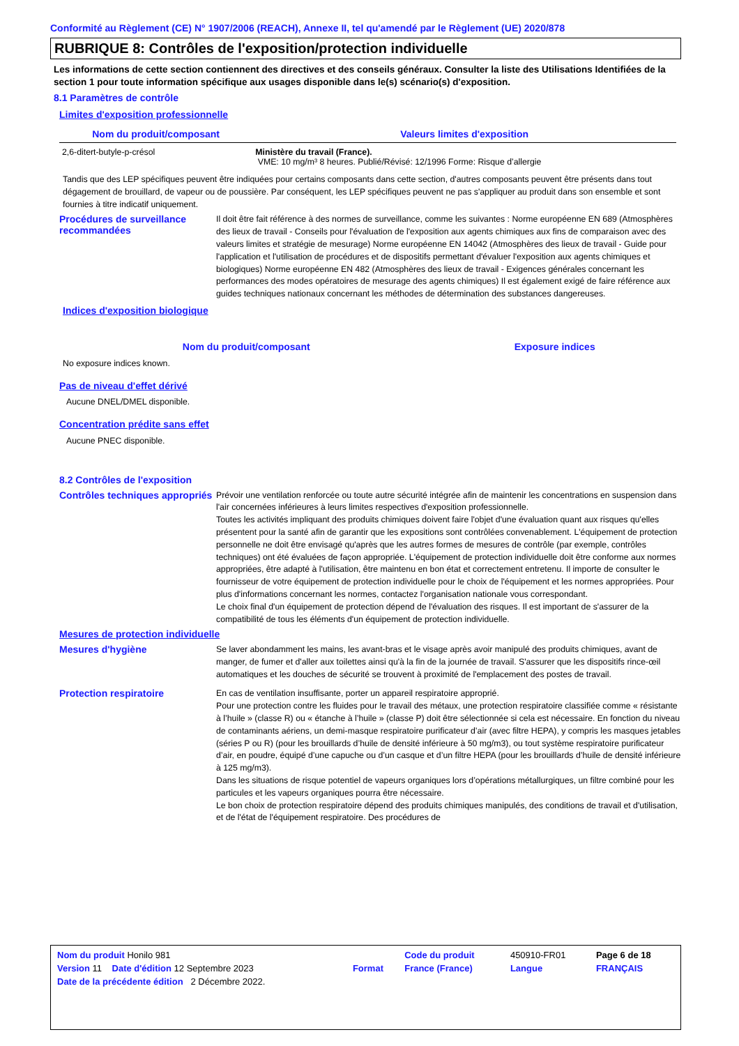Conformité au Règlement (CE) N° 1907/2006 (REACH), Annexe II, tel qu'amendé par le Règlement (UE) 2020/878
RUBRIQUE 8: Contrôles de l'exposition/protection individuelle
Les informations de cette section contiennent des directives et des conseils généraux. Consulter la liste des Utilisations Identifiées de la section 1 pour toute information spécifique aux usages disponible dans le(s) scénario(s) d'exposition.
8.1 Paramètres de contrôle
Limites d'exposition professionnelle
| Nom du produit/composant | Valeurs limites d'exposition |
| --- | --- |
| 2,6-ditert-butyle-p-crésol | Ministère du travail (France). VME: 10 mg/m³ 8 heures. Publié/Révisé: 12/1996 Forme: Risque d’allergie |
Tandis que des LEP spécifiques peuvent être indiquées pour certains composants dans cette section, d'autres composants peuvent être présents dans tout dégagement de brouillard, de vapeur ou de poussière. Par conséquent, les LEP spécifiques peuvent ne pas s'appliquer au produit dans son ensemble et sont fournies à titre indicatif uniquement.
Procédures de surveillance recommandées
Il doit être fait référence à des normes de surveillance, comme les suivantes : Norme européenne EN 689 (Atmosphères des lieux de travail - Conseils pour l'évaluation de l'exposition aux agents chimiques aux fins de comparaison avec des valeurs limites et stratégie de mesurage) Norme européenne EN 14042 (Atmosphères des lieux de travail - Guide pour l'application et l'utilisation de procédures et de dispositifs permettant d'évaluer l'exposition aux agents chimiques et biologiques) Norme européenne EN 482 (Atmosphères des lieux de travail - Exigences générales concernant les performances des modes opératoires de mesurage des agents chimiques) Il est également exigé de faire référence aux guides techniques nationaux concernant les méthodes de détermination des substances dangereuses.
Indices d'exposition biologique
| Nom du produit/composant | Exposure indices |
| --- | --- |
No exposure indices known.
Pas de niveau d'effet dérivé
Aucune DNEL/DMEL disponible.
Concentration prédite sans effet
Aucune PNEC disponible.
8.2 Contrôles de l'exposition
Contrôles techniques appropriés
Prévoir une ventilation renforcée ou toute autre sécurité intégrée afin de maintenir les concentrations en suspension dans l'air concernées inférieures à leurs limites respectives d'exposition professionnelle.
Toutes les activités impliquant des produits chimiques doivent faire l'objet d'une évaluation quant aux risques qu'elles présentent pour la santé afin de garantir que les expositions sont contrôlées convenablement. L'équipement de protection personnelle ne doit être envisagé qu'après que les autres formes de mesures de contrôle (par exemple, contrôles techniques) ont été évaluées de façon appropriée. L'équipement de protection individuelle doit être conforme aux normes appropriées, être adapté à l'utilisation, être maintenu en bon état et correctement entretenu. Il importe de consulter le fournisseur de votre équipement de protection individuelle pour le choix de l'équipement et les normes appropriées. Pour plus d'informations concernant les normes, contactez l'organisation nationale vous correspondant.
Le choix final d'un équipement de protection dépend de l'évaluation des risques. Il est important de s'assurer de la compatibilité de tous les éléments d'un équipement de protection individuelle.
Mesures de protection individuelle
Mesures d'hygiène
Se laver abondamment les mains, les avant-bras et le visage après avoir manipulé des produits chimiques, avant de manger, de fumer et d'aller aux toilettes ainsi qu'à la fin de la journée de travail. S'assurer que les dispositifs rince-œil automatiques et les douches de sécurité se trouvent à proximité de l'emplacement des postes de travail.
Protection respiratoire
En cas de ventilation insuffisante, porter un appareil respiratoire approprié.
Pour une protection contre les fluides pour le travail des métaux, une protection respiratoire classifiée comme « résistante à l’huile » (classe R) ou « étanche à l’huile » (classe P) doit être sélectionnée si cela est nécessaire. En fonction du niveau de contaminants aériens, un demi-masque respiratoire purificateur d’air (avec filtre HEPA), y compris les masques jetables (séries P ou R) (pour les brouillards d’huile de densité inférieure à 50 mg/m3), ou tout système respiratoire purificateur d’air, en poudre, équipé d’une capuche ou d’un casque et d’un filtre HEPA (pour les brouillards d’huile de densité inférieure à 125 mg/m3).
Dans les situations de risque potentiel de vapeurs organiques lors d’opérations métallurgiques, un filtre combiné pour les particules et les vapeurs organiques pourra être nécessaire.
Le bon choix de protection respiratoire dépend des produits chimiques manipulés, des conditions de travail et d'utilisation, et de l'état de l'équipement respiratoire. Des procédures de
| Nom du produit Honilo 981 | | Code du produit | 450910-FR01 | Page 6 de 18 |
| Version 11 Date d'édition 12 Septembre 2023 | Format | France (France) | Langue | FRANÇAIS |
| Date de la précédente édition 2 Décembre 2022. | | | | |